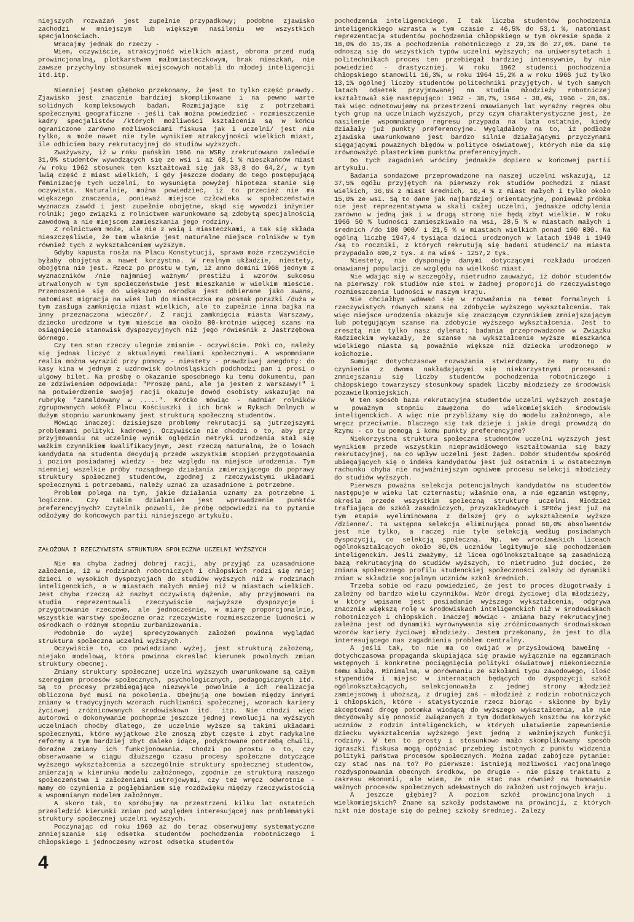niejszych rozważań jest zupełnie przypadkowy; podobne zjawisko zachodzi w mniejszym lub większym nasileniu we wszystkich specjalnościach.
Wracajmy jednak do rzeczy -
Wiem, oczywiście, atrakcyjność wielkich miast, obrona przed nudą prowincjonalną, plotkarstwem małomiasteczkowym, brak mieszkań, nie zawsze przychylny stosunek miejscowych notabli do młodej inteligencji itd.itp.
Niemniej jestem głęboko przekonany, że jest to tylko część prawdy. Zjawisko jest znacznie bardziej skomplikowane i na pewno warte solidnych kompleksowych badań. Rozmijające się z potrzebami społecznymi geograficzne - jeśli tak można powiedzieć - rozmieszczenie kadry specjalistów /których możliwości kształcenia są w końcu ograniczone zarówno możliwościami fiskusa jak i uczelni/ jest nie tylko, a może nawet nie tyle wynikiem atrakcyjności wielkich miast, ile odbiciem bazy rekrutacyjnej do studiów wyższych.
Zważywszy, iż w roku pańskim 1966 na WSRy zrekrutowano zaledwie 31,9% studentów wywodzących się ze wsi i aż 68,1 % mieszkańców miast /w roku 1962 stosunek ten kształtował się jak 33,8 do 64,2/, w tym lwią część z miast wielkich, i gdy jeszcze dodamy do tego postępującą feminizację tych uczelni, to wysunięta powyżej hipoteza stanie się oczywista. Naturalnie, można powiedzieć, iż to przecież nie ma większego znaczenia, ponieważ miejsce człowieka w społeczeństwie wyznacza zawód i jest zupełnie obojętne, skąd się wywodzi inżynier rolnik; jego związki z rolnictwem warunkowane są zdobytą specjalnością zawodową a nie miejscem zamieszkania jego rodziny.
Z rolnictwem może, ale nie z wsią i miasteczkami, a tak się składa nieszczęśliwie, że tam właśnie jest naturalne miejsce rolników w tym również tych z wykształceniem wyższym.
Gdyby kapusta rosła na Placu Konstytucji, sprawa może rzeczywiście byłaby obojętna a nawet korzystna. W realnym układzie, niestety, obojętna nie jest. Rzecz po prostu w tym, iż anno domini 1968 jednym z wyznaczników /nie najmniej ważnym/ prestiżu i wzorów sukcesu utrwalonych w tym społeczeństwie jest mieszkanie w wielkim mieście. Przenoszenie się do większego ośrodka jest odbierane jako awans, natomiast migracja na wieś lub do miasteczka ma posmak porażki /duża w tym zasługa zamknięcia miast wielkich, ale to zupełnie inna bajka na inny przeznaczona wieczór/. Z racji zamknięcia miasta Warszawy, dziecko urodzone w tym mieście ma około 80-krotnie więcej szans na osiągnięcie stanowisk dyspozycyjnych niż jego rówieśnik z Jastrzębowa Górnego.
Czy ten stan rzeczy ulegnie zmianie - oczywiście. Póki co, należy się jednak liczyć z aktualnymi realiami społecznymi. A wspomniane realia można wyrazić przy pomocy - niestety - prawdziwej anegdoty: do kasy kina w jednym z uzdrowisk dolnośląskich podchodzi pan i prosi o ulgowy bilet. Na prośbę o okazanie sposobnego ku temu dokumentu, pan ze zdziwieniem odpowiada: "Proszę pani, ale ja jestem z Warszawy!" i na potwierdzenie swojej racji okazuje dowód osobisty wskazując na rubrykę "zameldowany w .....". Krótko mówiąc - nadmiar rolników zgrupowanych wokół Placu Kościuszki i ich brak w Rykach Dolnych w dużym stopniu warunkowany jest strukturą społeczną studentów.
Mówiąc inaczej: dzisiejsze problemy rekrutacji są jutrzejszymi problemami polityki kadrowej. Oczywiście nie chodzi o to, aby przy przyjmowaniu na uczelnię wynik oględzin metryki urodzenia stał się ważkim czynnikiem kwalifikacyjnym, Jest rzeczą naturalną, że o losach kandydata na studenta decydują przede wszystkim stopień przygotowania i poziom posiadanej wiedzy - bez względu na miejsce urodzenia. Tym niemniej wszelkie próby rozsądnego działania zmierzającego do poprawy struktury społecznej studentów, zgodnej z rzeczywistymi układami społecznymi i potrzebami, należy uznać za uzasadnione i potrzebne.
Problem polega na tym, jakie działania uznamy za potrzebne i logiczne. Czy takim działaniem jest wprowadzenie punktów preferencyjnych? Czytelnik pozwoli, że próbę odpowiedzi na to pytanie odłożymy do końcowych partii niniejszego artykułu.
ZAŁOŻONA I RZECZYWISTA STRUKTURA SPOŁECZNA UCZELNI WYŻSZYCH
Nie ma chyba żadnej dobrej racji, aby przyjąć za uzasadnione założenie, iż w rodzinach robotniczych i chłopskich rodzi się mniej dzieci o wysokich dyspozycjach do studiów wyższych niż w rodzinach inteligenckich, a w miastach małych mniej niż w miastach wielkich. Jest chyba rzeczą aż nazbyt oczywistą dążenie, aby przyjmowani na studia reprezentowali rzeczywiście najwyższe dyspozycje i przygotowanie rzeczowe, ale jednocześnie, w miarę proporcjonalnie, wszystkie warstwy społeczne oraz rzeczywiste rozmieszczenie ludności w ośrodkach o różnym stopniu zurbanizowania.
Podobnie do wyżej sprecyzowanych założeń powinna wyglądać struktura społeczna uczelni wyższych.
Oczywiście to, co powiedziano wyżej, jest strukturą założoną, niejako modelową, która powinna określać kierunek powolnych zmian struktury obecnej.
Zmiany struktury społecznej uczelni wyższych uwarunkowane są całym szeregiem procesów społecznych, psychologicznych, pedagogicznych itd. Są to procesy przebiegające niezwykle powolnie a ich realizacja obliczona być musi na pokolenia. Obejmują one bowiem między innymi zmiany w tradycyjnych wzorach ruchliwości społecznej, wzorach kariery życiowej zróżnicowanych środowiskowo itd. itp. Nie chodzi więc autorowi o dokonywanie pochopnie jeszcze jednej rewolucji na wyższych uczelniach choćby dlatego, że uczelnie wyższe są takimi układami społecznymi, które wyjątkowo źle znoszą zbyt częste i zbyt radykalne reformy a tym bardziej zbyt daleko idące, podyktowane potrzebą chwili, doraźne zmiany ich funkcjonowania. Chodzi po prostu o to, czy obserwowane w ciągu dłuższego czasu procesy społeczne dotyczące wyższego wykształcenia a szczególnie struktury społecznej studentów, zmierzają w kierunku modelu założonego, zgodnie ze strukturą naszego społeczeństwa i założeniami ustrojowymi, czy też wręcz odwrotnie - mamy do czynienia z pogłębianiem się rozdźwięku między rzeczywistością a wspomnianym modelem założonym.
A skoro tak, to spróbujmy na przestrzeni kilku lat ostatnich prześledzić kierunki zmian pod względem interesującej nas problematyki struktury społecznej uczelni wyższych.
Poczynając od roku 1960 aż do teraz obserwujemy systematyczne zmniejszanie się odsetka studentów pochodzenia robotniczego i chłopskiego i jednoczesny wzrost odsetka studentów
4
pochodzenia inteligenckiego. I tak liczba studentów pochodzenia inteligenckiego wzrasta w tym czasie z 46,5% do 53,1 %, natomiast reprezentacja studentów pochodzenia chłopskiego w tym okresie spada z 18,0% do 15,3% a pochodzenia robotniczego z 29,3% do 27,0%. Dane te odnoszą się do wszystkich typów uczelni wyższych; na uniwersytetach i politechnikach proces ten przebiegał bardziej intensywnie, by nie powiedzieć - drastyczniej. W roku 1962 studenci pochodzenia chłopskiego stanowili 16,3%, w roku 1964 15,2% a w roku 1966 już tylko 13,1% ogólnej liczby studentów politechniki przyjętych. W tych samych latach odsetek przyjmowanej na studia młodzieży robotniczej kształtował się następująco: 1962 - 38,7%, 1964 - 38,4%, 1966 - 28,6%. Tak więc odnotowujemy na przestrzeni omawianych lat wyraźny regres obu tych grup na uczelniach wyższych, przy czym charakterystyczne jest, że nasilenie wspomnianego regresu przypada na lata ostatnie, kiedy działały już punkty preferencyjne. Wyglądałoby na to, iż podłoże zjawiska uwarunkowane jest bardzo silnie działającymi przyczynami sięgającymi poważnych błędów w polityce oświatowej, których nie da się zrównoważyć plasterkiem punktów preferencyjnych.
Do tych zagadnień wrócimy jednakże dopiero w końcowej partii artykułu.
Badania sondażowe przeprowadzone na naszej uczelni wskazują, iż 37,5% ogółu przyjętych na pierwszy rok studiów pochodzi z miast wielkich, 36,6% z miast średnich, 10,4 % z miast małych i tylko około 15,0% ze wsi. Są to dane jak najbardziej orientacyjne, ponieważ próbka nie jest reprezentatywna w skali całej uczelni, jednakże odchylenia zarówno w jedną jak i w drugą stronę nie będą zbyt wielkie. W roku 1966 50 % ludności zamieszkiwało na wsi, 28,5 % w miastach małych i średnich /do 100 000/ i 21,5 % w miastach wielkich ponad 100 000. Na ogólną liczbę 1947,4 tysiąca dzieci urodzonych w latach 1948 i 1949 /są to roczniki, z których rekrutują się badani studenci/ na miasta przypadało 690,2 tys. a na wieś - 1257,2 tys.
Niestety, nie dysponuję danymi dotyczącymi rozkładu urodzeń omawianej populacji ze względu na wielkość miast.
Nie wdając się w szczegóły, nietrudno zauważyć, iż dobór studentów na pierwszy rok studiów nie stoi w żadnej proporcji do rzeczywistego rozmieszczenia ludności w naszym kraju.
Nie chciałbym wdawać się w rozważania na temat formalnych i rzeczywistych równych szans na zdobycie wyższego wykształcenia. Tak więc miejsce urodzenia okazuje się znaczącym czynnikiem zmniejszającym lub potęgującym szanse na zdobycie wyższego wykształcenia. Jest to zresztą nie tylko nasz dylemat; badania przeprowadzone w Związku Radzieckim wykazały, że szanse na wykształcenie wyższe mieszkańca wielkiego miasta są poważnie większe niż dziecka urodzonego w kołchozie.
Sumując dotychczasowe rozważania stwierdzamy, że mamy tu do czynienia z dwoma nakładającymi się niekorzystnymi procesami: zmniejszaniu się liczby studentów pochodzenia robotniczego i chłopskiego towarzyszy stosunkowy spadek liczby młodzieży ze środowisk pozawielkomiejskich.
W ten sposób baza rekrutacyjna studentów uczelni wyższych zostaje w poważnym stopniu zawężona do wielkomiejskich środowisk inteligenckich. A więc nie przybliżamy się do modelu założonego, ale wręcz przeciwnie. Dlaczego się tak dzieje i jakie drogi prowadzą do Rzymu - co tu pomogą i komu punkty preferencyjne?
Niekorzystna struktura społeczna studentów uczelni wyższych jest wynikiem przede wszystkim nieprawidłowego kształtowania się bazy rekrutacyjnej, na co wpływ uczelni jest żaden. Dobór studentów spośród ubiegających się o indeks kandydatów jest już ostatnim i w ostatecznym rachunku chyba nie najważniejszym ogniwem procesu selekcji młodzieży do studiów wyższych.
Pierwsza poważna selekcja potencjalnych kandydatów na studentów następuje w wieku lat czternastu; właśnie ona, a nie egzamin wstępny, określa przede wszystkim społeczną strukturę uczelni. Młodzież trafiająca do szkół zasadniczych, przyzakładowych i SPRów jest już na tym etapie wyeliminowana z dalszej gry o wykształcenie wyższe /dzienne/. Ta wstępna selekcja eliminująca ponad 60,0% absolwentów jest nie tylko, a raczej nie tyle selekcją według posiadanych dyspozycji, co selekcją społeczną. Np. we wrocławskich liceach ogólnokształcących około 80,0% uczniów legitymuje się pochodzeniem inteligenckim. Jeśli zważymy, iż licea ogólnokształcące są zasadniczą bazą rekrutacyjną do studiów wyższych, to nietrudno już dociec, że zmiana społecznego profilu studenckiej społeczności zależy od dynamiki zmian w składzie socjalnym uczniów szkół średnich.
Trzeba sobie od razu powiedzieć, że jest to proces długotrwały i zależny od bardzo wielu czynników. Wzór drogi życiowej dla młodzieży, w który wpisane jest posiadanie wyższego wykształcenia, odgrywa znacznie większą rolę w środowiskach inteligenckich niż w środowiskach robotniczych i chłopskich. Inaczej mówiąc - zmiana bazy rekrutacyjnej zależna jest od dynamiki wyrównywania się zróżnicowanych środowiskowo wzorów kariery życiowej młodzieży. Jestem przekonany, że jest to dla interesującego nas zagadnienia problem centralny.
A jeśli tak, to nie ma co owijać w przysłowiową bawełnę - dotychczasowa propaganda skupiająca się prawie wyłącznie na egzaminach wstępnych i konkretne pociągnięcia polityki oświatowej niekoniecznie temu służą. Minimalna, w porównaniu ze szkołami typu zawodowego, ilość stypendiów i miejsc w internatach będących do dyspozycji szkół ogólnokształcących, selekcjonowała z jednej strony młodzież zamiejscową i uboższą, z drugiej zaś - młodzież z rodzin robotniczych i chłopskich, które - statystycznie rzecz biorąc - skłonne by były akceptować drogę potomka wiodącą do wyższego wykształcenia, ale nie decydowały się ponosić związanych z tym dodatkowych kosztów na korzyść uczniów z rodzin inteligenckich, w których ułatwienie zapewnienie dziecku wykształcenia wyższego jest jedną z ważniejszych funkcji rodziny. W ten to prosty i stosunkowo mało skomplikowany sposób igraszki fiskusa mogą opóźniać przebieg istotnych z punktu widzenia polityki państwa procesów społecznych. Można zadać zabójcze pytanie: czy stać nas na to? Po pierwsze: istnieją możliwości racjonalnego rozdysponowania obecnych środków, po drugie - nie piszę traktatu z zakresu ekonomii, ale wiem, że nie stać nas również na hamowanie ważnych procesów społecznych adekwatnych do założeń ustrojowych kraju.
A jeszcze głębiej? A poziom szkół prowincjonalnych i wielkomiejskich? Znane są szkoły podstawowe na prowincji, z których nikt nie dostaje się do pełnej szkoły średniej. Zależy